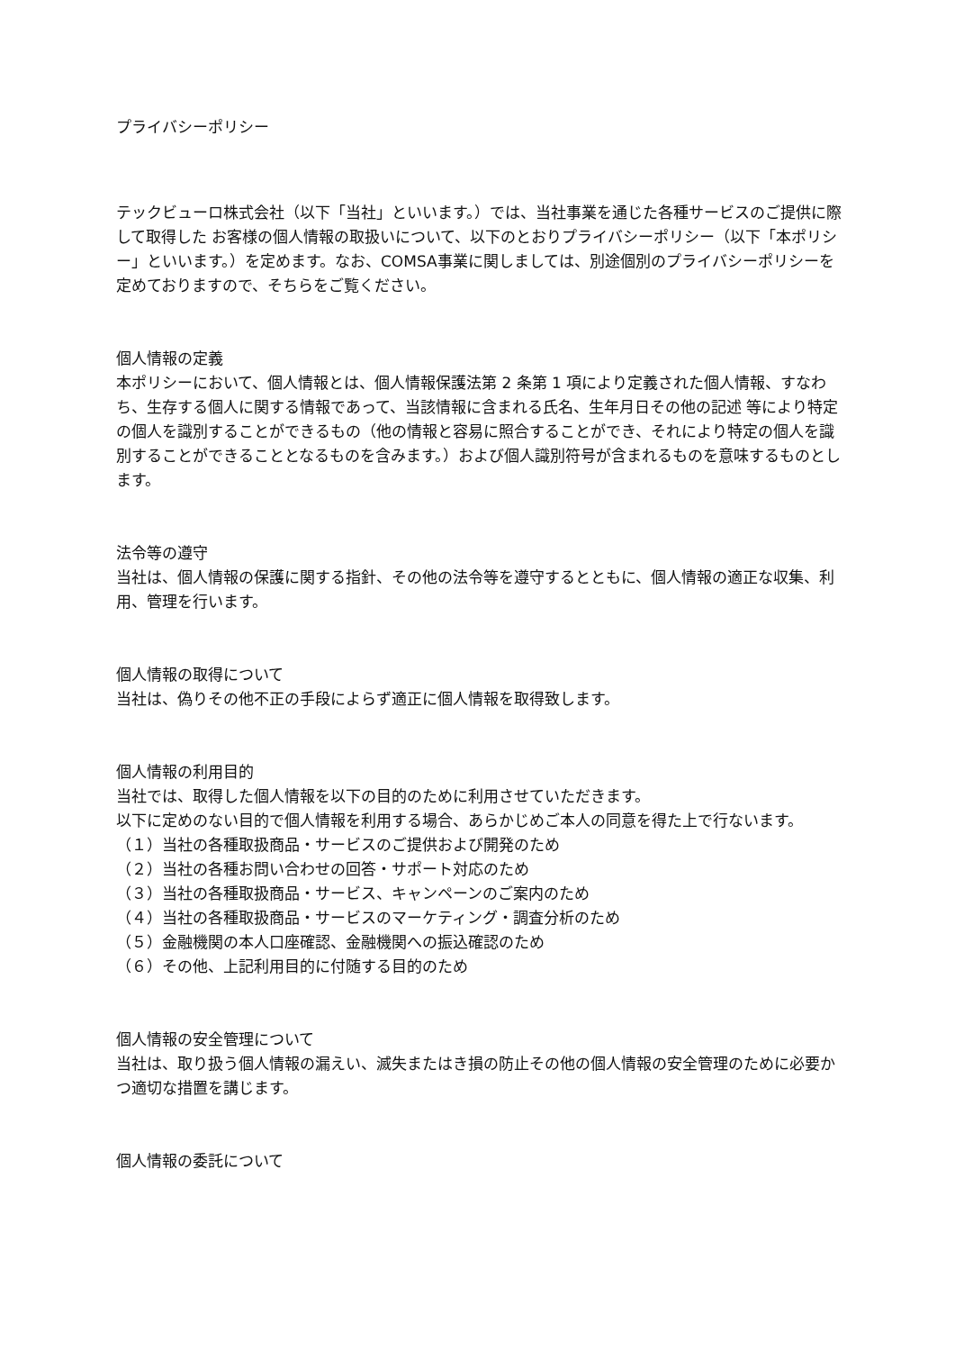プライバシーポリシー
テックビューロ株式会社（以下「当社」といいます。）では、当社事業を通じた各種サービスのご提供に際して取得した お客様の個人情報の取扱いについて、以下のとおりプライバシーポリシー（以下「本ポリシー」といいます。）を定めます。なお、COMSA事業に関しましては、別途個別のプライバシーポリシーを定めておりますので、そちらをご覧ください。
個人情報の定義
本ポリシーにおいて、個人情報とは、個人情報保護法第 2 条第 1 項により定義された個人情報、すなわち、生存する個人に関する情報であって、当該情報に含まれる氏名、生年月日その他の記述 等により特定の個人を識別することができるもの（他の情報と容易に照合することができ、それにより特定の個人を識別することができることとなるものを含みます。）および個人識別符号が含まれるものを意味するものとします。
法令等の遵守
当社は、個人情報の保護に関する指針、その他の法令等を遵守するとともに、個人情報の適正な収集、利用、管理を行います。
個人情報の取得について
当社は、偽りその他不正の手段によらず適正に個人情報を取得致します。
個人情報の利用目的
当社では、取得した個人情報を以下の目的のために利用させていただきます。
以下に定めのない目的で個人情報を利用する場合、あらかじめご本人の同意を得た上で行ないます。
（１）当社の各種取扱商品・サービスのご提供および開発のため
（２）当社の各種お問い合わせの回答・サポート対応のため
（３）当社の各種取扱商品・サービス、キャンペーンのご案内のため
（４）当社の各種取扱商品・サービスのマーケティング・調査分析のため
（５）金融機関の本人口座確認、金融機関への振込確認のため
（６）その他、上記利用目的に付随する目的のため
個人情報の安全管理について
当社は、取り扱う個人情報の漏えい、滅失またはき損の防止その他の個人情報の安全管理のために必要かつ適切な措置を講じます。
個人情報の委託について